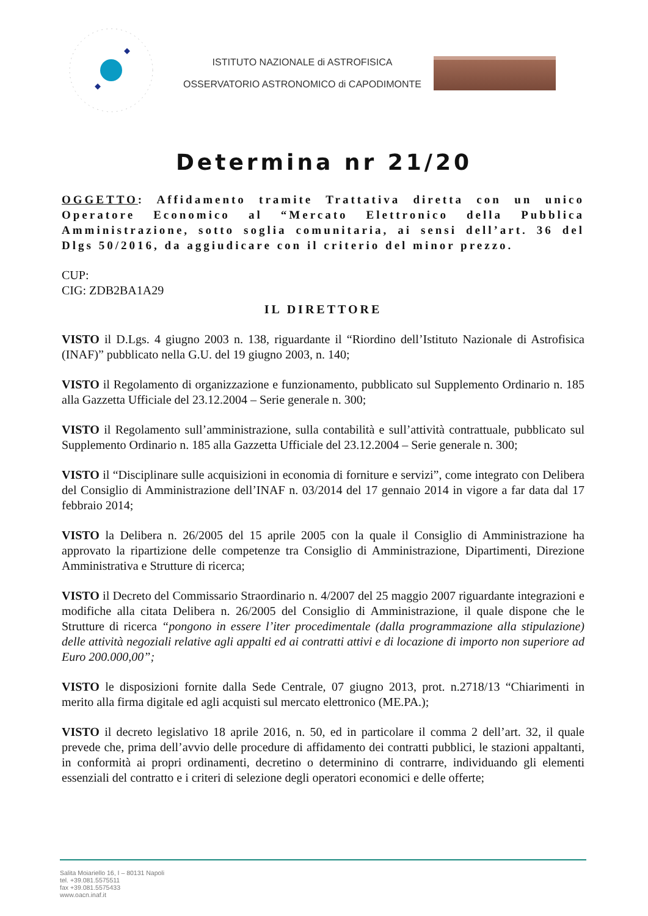ISTITUTO NAZIONALE di ASTROFISICA
OSSERVATORIO ASTRONOMICO di CAPODIMONTE
Determina nr 21/20
OGGETTO: Affidamento tramite Trattativa diretta con un unico Operatore Economico al “Mercato Elettronico della Pubblica Amministrazione, sotto soglia comunitaria, ai sensi dell’art. 36 del Dlgs 50/2016, da aggiudicare con il criterio del minor prezzo.
CUP:
CIG: ZDB2BA1A29
IL DIRETTORE
VISTO il D.Lgs. 4 giugno 2003 n. 138, riguardante il “Riordino dell’Istituto Nazionale di Astrofisica (INAF)” pubblicato nella G.U. del 19 giugno 2003, n. 140;
VISTO il Regolamento di organizzazione e funzionamento, pubblicato sul Supplemento Ordinario n. 185 alla Gazzetta Ufficiale del 23.12.2004 – Serie generale n. 300;
VISTO il Regolamento sull’amministrazione, sulla contabilità e sull’attività contrattuale, pubblicato sul Supplemento Ordinario n. 185 alla Gazzetta Ufficiale del 23.12.2004 – Serie generale n. 300;
VISTO il “Disciplinare sulle acquisizioni in economia di forniture e servizi”, come integrato con Delibera del Consiglio di Amministrazione dell’INAF n. 03/2014 del 17 gennaio 2014 in vigore a far data dal 17 febbraio 2014;
VISTO la Delibera n. 26/2005 del 15 aprile 2005 con la quale il Consiglio di Amministrazione ha approvato la ripartizione delle competenze tra Consiglio di Amministrazione, Dipartimenti, Direzione Amministrativa e Strutture di ricerca;
VISTO il Decreto del Commissario Straordinario n. 4/2007 del 25 maggio 2007 riguardante integrazioni e modifiche alla citata Delibera n. 26/2005 del Consiglio di Amministrazione, il quale dispone che le Strutture di ricerca “pongono in essere l’iter procedimentale (dalla programmazione alla stipulazione) delle attività negoziali relative agli appalti ed ai contratti attivi e di locazione di importo non superiore ad Euro 200.000,00”;
VISTO le disposizioni fornite dalla Sede Centrale, 07 giugno 2013, prot. n.2718/13 “Chiarimenti in merito alla firma digitale ed agli acquisti sul mercato elettronico (ME.PA.);
VISTO il decreto legislativo 18 aprile 2016, n. 50, ed in particolare il comma 2 dell’art. 32, il quale prevede che, prima dell’avvio delle procedure di affidamento dei contratti pubblici, le stazioni appaltanti, in conformità ai propri ordinamenti, decretino o determinino di contrarre, individuando gli elementi essenziali del contratto e i criteri di selezione degli operatori economici e delle offerte;
Salita Moiariello 16, I – 80131 Napoli
tel. +39.081.5575511
fax +39.081.5575433
www.oacn.inaf.it